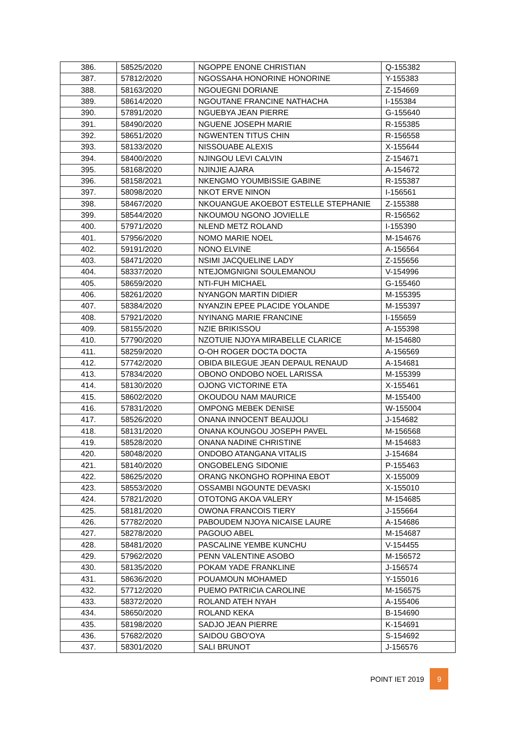| 386. | 58525/2020 | NGOPPE ENONE CHRISTIAN | Q-155382 |
| 387. | 57812/2020 | NGOSSAHA HONORINE HONORINE | Y-155383 |
| 388. | 58163/2020 | NGOUEGNI DORIANE | Z-154669 |
| 389. | 58614/2020 | NGOUTANE FRANCINE NATHACHA | I-155384 |
| 390. | 57891/2020 | NGUEBYA JEAN PIERRE | G-155640 |
| 391. | 58490/2020 | NGUENE JOSEPH MARIE | R-155385 |
| 392. | 58651/2020 | NGWENTEN TITUS CHIN | R-156558 |
| 393. | 58133/2020 | NISSOUABE ALEXIS | X-155644 |
| 394. | 58400/2020 | NJINGOU LEVI CALVIN | Z-154671 |
| 395. | 58168/2020 | NJINJIE AJARA | A-154672 |
| 396. | 58158/2021 | NKENGMO YOUMBISSIE GABINE | R-155387 |
| 397. | 58098/2020 | NKOT ERVE NINON | I-156561 |
| 398. | 58467/2020 | NKOUANGUE AKOEBOT ESTELLE STEPHANIE | Z-155388 |
| 399. | 58544/2020 | NKOUMOU NGONO JOVIELLE | R-156562 |
| 400. | 57971/2020 | NLEND METZ ROLAND | I-155390 |
| 401. | 57956/2020 | NOMO MARIE NOEL | M-154676 |
| 402. | 59191/2020 | NONO ELVINE | A-156564 |
| 403. | 58471/2020 | NSIMI JACQUELINE LADY | Z-155656 |
| 404. | 58337/2020 | NTEJOMGNIGNI SOULEMANOU | V-154996 |
| 405. | 58659/2020 | NTI-FUH MICHAEL | G-155460 |
| 406. | 58261/2020 | NYANGON MARTIN DIDIER | M-155395 |
| 407. | 58384/2020 | NYANZIN EPEE PLACIDE YOLANDE | M-155397 |
| 408. | 57921/2020 | NYINANG MARIE FRANCINE | I-155659 |
| 409. | 58155/2020 | NZIE BRIKISSOU | A-155398 |
| 410. | 57790/2020 | NZOTUIE NJOYA MIRABELLE CLARICE | M-154680 |
| 411. | 58259/2020 | O-OH ROGER DOCTA DOCTA | A-156569 |
| 412. | 57742/2020 | OBIDA BILEGUE JEAN DEPAUL RENAUD | A-154681 |
| 413. | 57834/2020 | OBONO ONDOBO NOEL LARISSA | M-155399 |
| 414. | 58130/2020 | OJONG VICTORINE ETA | X-155461 |
| 415. | 58602/2020 | OKOUDOU NAM MAURICE | M-155400 |
| 416. | 57831/2020 | OMPONG MEBEK DENISE | W-155004 |
| 417. | 58526/2020 | ONANA INNOCENT BEAUJOLI | J-154682 |
| 418. | 58131/2020 | ONANA KOUNGOU JOSEPH PAVEL | M-156568 |
| 419. | 58528/2020 | ONANA NADINE CHRISTINE | M-154683 |
| 420. | 58048/2020 | ONDOBO ATANGANA VITALIS | J-154684 |
| 421. | 58140/2020 | ONGOBELENG SIDONIE | P-155463 |
| 422. | 58625/2020 | ORANG NKONGHO ROPHINA EBOT | X-155009 |
| 423. | 58553/2020 | OSSAMBI NGOUNTE DEVASKI | X-155010 |
| 424. | 57821/2020 | OTOTONG AKOA VALERY | M-154685 |
| 425. | 58181/2020 | OWONA FRANCOIS TIERY | J-155664 |
| 426. | 57782/2020 | PABOUDEM NJOYA NICAISE LAURE | A-154686 |
| 427. | 58278/2020 | PAGOUO ABEL | M-154687 |
| 428. | 58481/2020 | PASCALINE YEMBE KUNCHU | V-154455 |
| 429. | 57962/2020 | PENN VALENTINE ASOBO | M-156572 |
| 430. | 58135/2020 | POKAM YADE FRANKLINE | J-156574 |
| 431. | 58636/2020 | POUAMOUN MOHAMED | Y-155016 |
| 432. | 57712/2020 | PUEMO PATRICIA CAROLINE | M-156575 |
| 433. | 58372/2020 | ROLAND ATEH NYAH | A-155406 |
| 434. | 58650/2020 | ROLAND KEKA | B-154690 |
| 435. | 58198/2020 | SADJO JEAN PIERRE | K-154691 |
| 436. | 57682/2020 | SAIDOU GBO'OYA | S-154692 |
| 437. | 58301/2020 | SALI BRUNOT | J-156576 |
POINT IET 2019 9